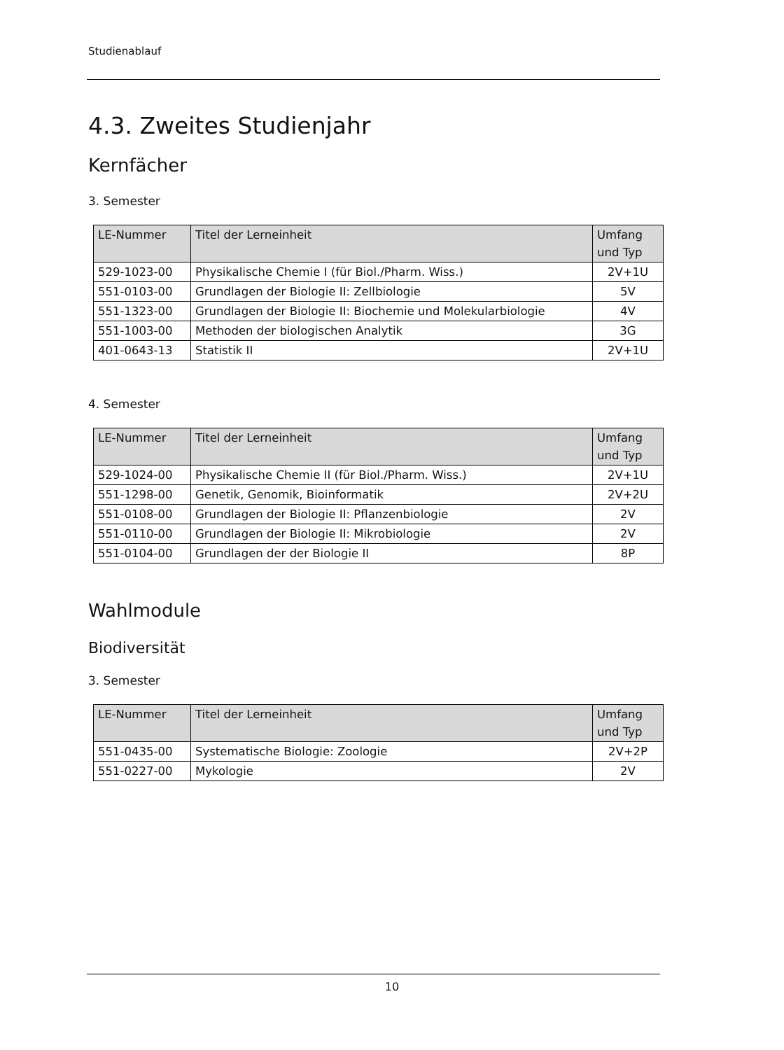Studienablauf
4.3. Zweites Studienjahr
Kernfächer
3. Semester
| LE-Nummer | Titel der Lerneinheit | Umfang und Typ |
| --- | --- | --- |
| 529-1023-00 | Physikalische Chemie I (für Biol./Pharm. Wiss.) | 2V+1U |
| 551-0103-00 | Grundlagen der Biologie II: Zellbiologie | 5V |
| 551-1323-00 | Grundlagen der Biologie II: Biochemie und Molekularbiologie | 4V |
| 551-1003-00 | Methoden der biologischen Analytik | 3G |
| 401-0643-13 | Statistik II | 2V+1U |
4. Semester
| LE-Nummer | Titel der Lerneinheit | Umfang und Typ |
| --- | --- | --- |
| 529-1024-00 | Physikalische Chemie II (für Biol./Pharm. Wiss.) | 2V+1U |
| 551-1298-00 | Genetik, Genomik, Bioinformatik | 2V+2U |
| 551-0108-00 | Grundlagen der Biologie II: Pflanzenbiologie | 2V |
| 551-0110-00 | Grundlagen der Biologie II: Mikrobiologie | 2V |
| 551-0104-00 | Grundlagen der der Biologie II | 8P |
Wahlmodule
Biodiversität
3. Semester
| LE-Nummer | Titel der Lerneinheit | Umfang und Typ |
| --- | --- | --- |
| 551-0435-00 | Systematische Biologie: Zoologie | 2V+2P |
| 551-0227-00 | Mykologie | 2V |
10